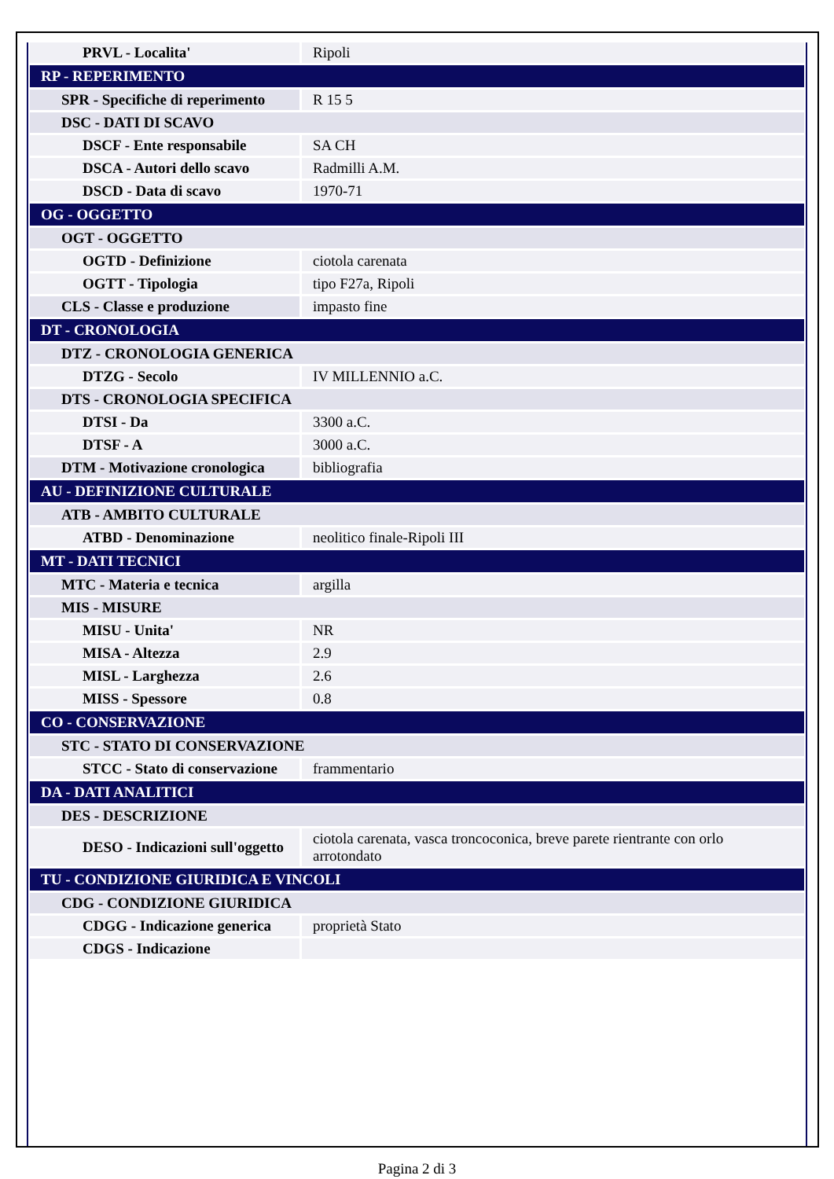| PRVL - Localita' | Ripoli |
| RP - REPERIMENTO | |
| SPR - Specifiche di reperimento | R 15 5 |
| DSC - DATI DI SCAVO | |
| DSCF - Ente responsabile | SA CH |
| DSCA - Autori dello scavo | Radmilli A.M. |
| DSCD - Data di scavo | 1970-71 |
| OG - OGGETTO | |
| OGT - OGGETTO | |
| OGTD - Definizione | ciotola carenata |
| OGTT - Tipologia | tipo F27a, Ripoli |
| CLS - Classe e produzione | impasto fine |
| DT - CRONOLOGIA | |
| DTZ - CRONOLOGIA GENERICA | |
| DTZG - Secolo | IV MILLENNIO a.C. |
| DTS - CRONOLOGIA SPECIFICA | |
| DTSI - Da | 3300 a.C. |
| DTSF - A | 3000 a.C. |
| DTM - Motivazione cronologica | bibliografia |
| AU - DEFINIZIONE CULTURALE | |
| ATB - AMBITO CULTURALE | |
| ATBD - Denominazione | neolitico finale-Ripoli III |
| MT - DATI TECNICI | |
| MTC - Materia e tecnica | argilla |
| MIS - MISURE | |
| MISU - Unita' | NR |
| MISA - Altezza | 2.9 |
| MISL - Larghezza | 2.6 |
| MISS - Spessore | 0.8 |
| CO - CONSERVAZIONE | |
| STC - STATO DI CONSERVAZIONE | |
| STCC - Stato di conservazione | frammentario |
| DA - DATI ANALITICI | |
| DES - DESCRIZIONE | |
| DESO - Indicazioni sull'oggetto | ciotola carenata, vasca troncoconica, breve parete rientrante con orlo arrotondato |
| TU - CONDIZIONE GIURIDICA E VINCOLI | |
| CDG - CONDIZIONE GIURIDICA | |
| CDGG - Indicazione generica | proprietà Stato |
| CDGS - Indicazione | |
Pagina 2 di 3